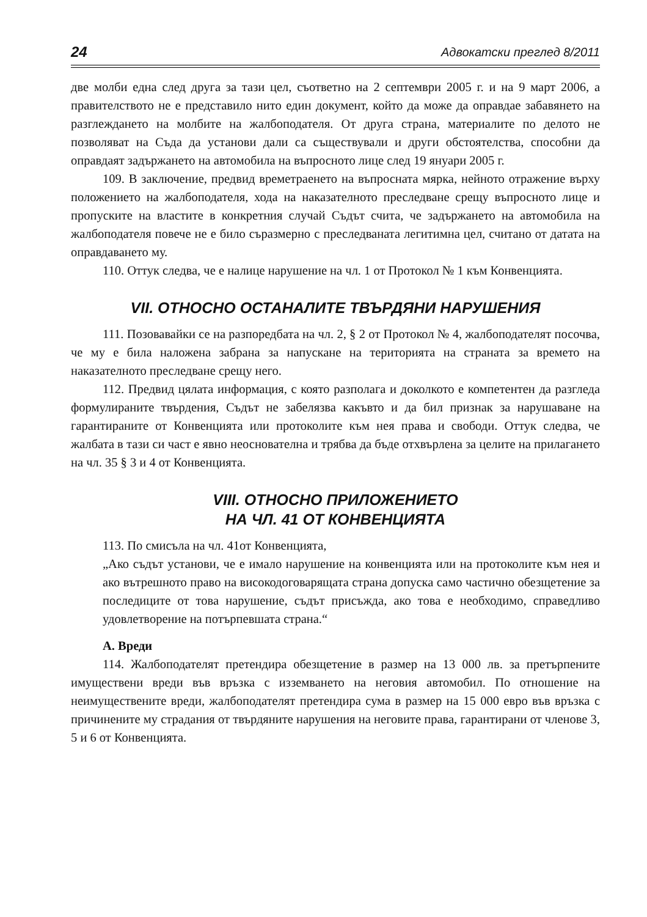24 Адвокатски преглед 8/2011
две молби една след друга за тази цел, съответно на 2 септември 2005 г. и на 9 март 2006, а правителството не е представило нито един документ, който да може да оправдае забавянето на разглеждането на молбите на жалбоподателя. От друга страна, материалите по делото не позволяват на Съда да установи дали са съществували и други обстоятелства, способни да оправдаят задържането на автомобила на въпросното лице след 19 януари 2005 г.
109. В заключение, предвид времетраенето на въпросната мярка, нейното отражение върху положението на жалбоподателя, хода на наказателното преследване срещу въпросното лице и пропуските на властите в конкретния случай Съдът счита, че задържането на автомобила на жалбоподателя повече не е било съразмерно с преследваната легитимна цел, считано от датата на оправдаването му.
110. Оттук следва, че е налице нарушение на чл. 1 от Протокол № 1 към Конвенцията.
VII. ОТНОСНО ОСТАНАЛИТЕ ТВЪРДЯНИ НАРУШЕНИЯ
111. Позовавайки се на разпоредбата на чл. 2, § 2 от Протокол № 4, жалбоподателят посочва, че му е била наложена забрана за напускане на територията на страната за времето на наказателното преследване срещу него.
112. Предвид цялата информация, с която разполага и доколкото е компетентен да разгледа формулираните твърдения, Съдът не забелязва какъвто и да бил признак за нарушаване на гарантираните от Конвенцията или протоколите към нея права и свободи. Оттук следва, че жалбата в тази си част е явно неоснователна и трябва да бъде отхвърлена за целите на прилагането на чл. 35 § 3 и 4 от Конвенцията.
VIII. ОТНОСНО ПРИЛОЖЕНИЕТО
НА ЧЛ. 41 ОТ КОНВЕНЦИЯТА
113. По смисъла на чл. 41от Конвенцията,
„Ако съдът установи, че е имало нарушение на конвенцията или на протоколите към нея и ако вътрешното право на високодоговарящата страна допуска само частично обезщетение за последиците от това нарушение, съдът присъжда, ако това е необходимо, справедливо удовлетворение на потърпевшата страна.“
А. Вреди
114. Жалбоподателят претендира обезщетение в размер на 13 000 лв. за претърпените имуществени вреди във връзка с изземването на неговия автомобил. По отношение на неимуществените вреди, жалбоподателят претендира сума в размер на 15 000 евро във връзка с причинените му страдания от твърдяните нарушения на неговите права, гарантирани от членове 3, 5 и 6 от Конвенцията.